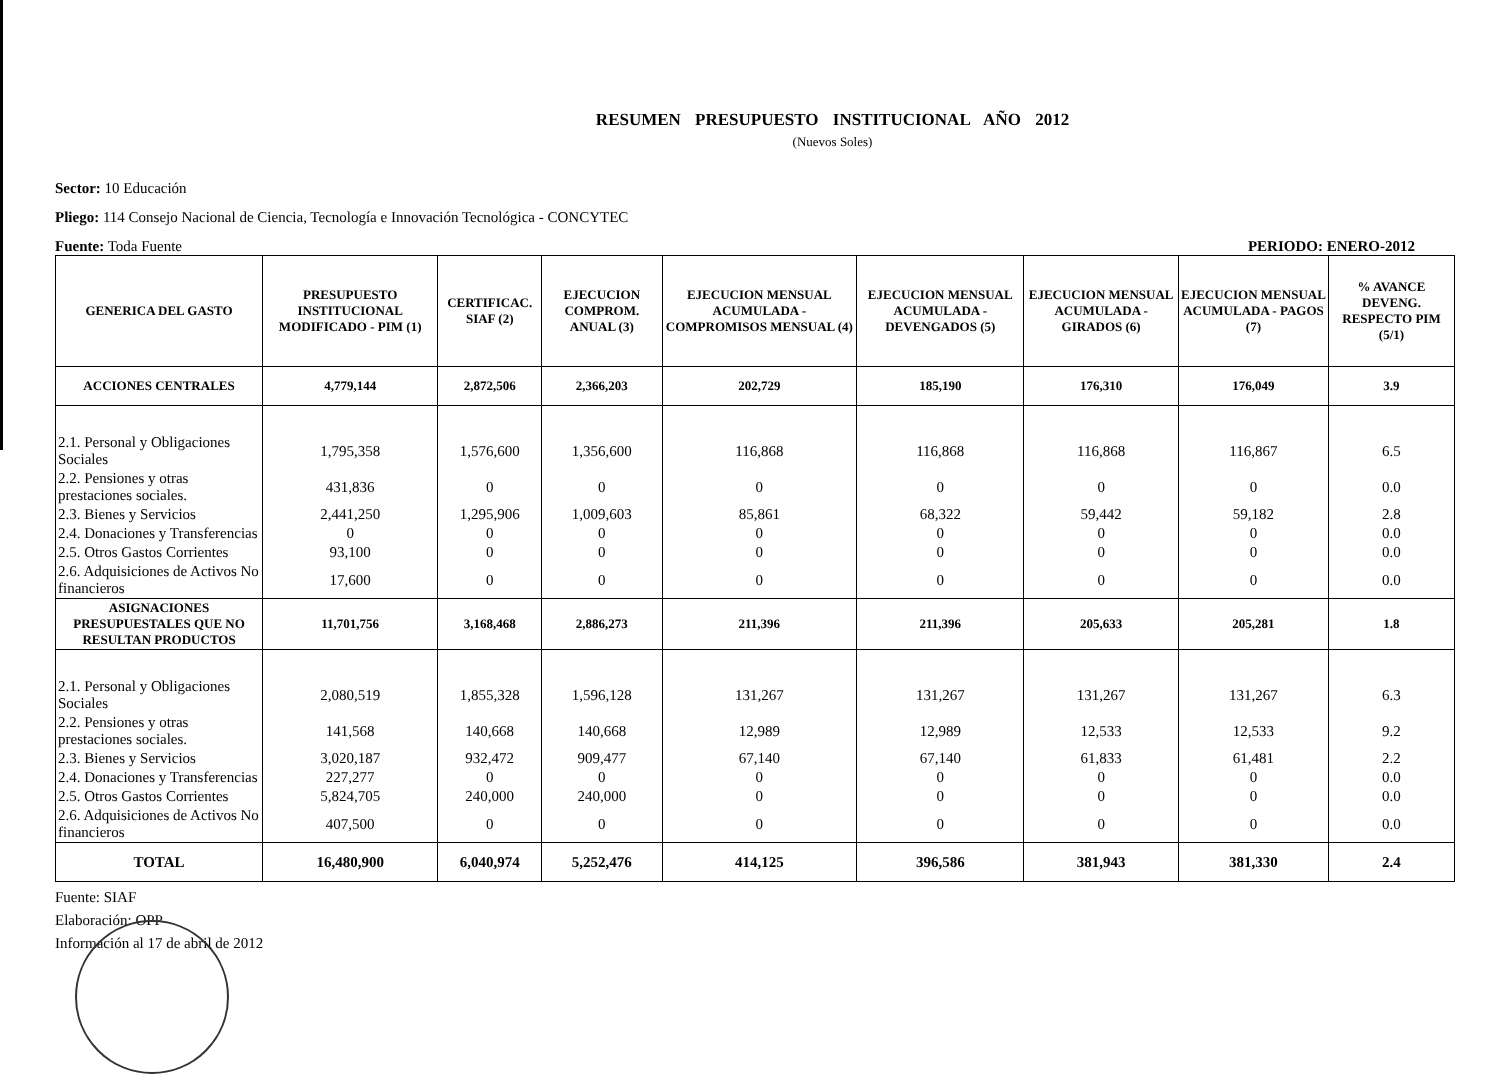RESUMEN PRESUPUESTO INSTITUCIONAL AÑO 2012
(Nuevos Soles)
Sector: 10 Educación
Pliego: 114 Consejo Nacional de Ciencia, Tecnología e Innovación Tecnológica - CONCYTEC
Fuente: Toda Fuente PERIODO: ENERO-2012
| GENERICA DEL GASTO | PRESUPUESTO INSTITUCIONAL MODIFICADO - PIM (1) | CERTIFICAC. SIAF (2) | EJECUCION COMPROM. ANUAL (3) | EJECUCION MENSUAL ACUMULADA - COMPROMISOS MENSUAL (4) | EJECUCION MENSUAL ACUMULADA - DEVENGADOS (5) | EJECUCION MENSUAL ACUMULADA - GIRADOS (6) | EJECUCION MENSUAL ACUMULADA - PAGOS (7) | % AVANCE DEVENG. RESPECTO PIM (5/1) |
| --- | --- | --- | --- | --- | --- | --- | --- | --- |
| ACCIONES CENTRALES | 4,779,144 | 2,872,506 | 2,366,203 | 202,729 | 185,190 | 176,310 | 176,049 | 3.9 |
| 2.1. Personal y Obligaciones Sociales | 1,795,358 | 1,576,600 | 1,356,600 | 116,868 | 116,868 | 116,868 | 116,867 | 6.5 |
| 2.2. Pensiones y otras prestaciones sociales. | 431,836 | 0 | 0 | 0 | 0 | 0 | 0 | 0.0 |
| 2.3. Bienes y Servicios | 2,441,250 | 1,295,906 | 1,009,603 | 85,861 | 68,322 | 59,442 | 59,182 | 2.8 |
| 2.4. Donaciones y Transferencias | 0 | 0 | 0 | 0 | 0 | 0 | 0 | 0.0 |
| 2.5. Otros Gastos Corrientes | 93,100 | 0 | 0 | 0 | 0 | 0 | 0 | 0.0 |
| 2.6. Adquisiciones de Activos No financieros | 17,600 | 0 | 0 | 0 | 0 | 0 | 0 | 0.0 |
| ASIGNACIONES PRESUPUESTALES QUE NO RESULTAN PRODUCTOS | 11,701,756 | 3,168,468 | 2,886,273 | 211,396 | 211,396 | 205,633 | 205,281 | 1.8 |
| 2.1. Personal y Obligaciones Sociales | 2,080,519 | 1,855,328 | 1,596,128 | 131,267 | 131,267 | 131,267 | 131,267 | 6.3 |
| 2.2. Pensiones y otras prestaciones sociales. | 141,568 | 140,668 | 140,668 | 12,989 | 12,989 | 12,533 | 12,533 | 9.2 |
| 2.3. Bienes y Servicios | 3,020,187 | 932,472 | 909,477 | 67,140 | 67,140 | 61,833 | 61,481 | 2.2 |
| 2.4. Donaciones y Transferencias | 227,277 | 0 | 0 | 0 | 0 | 0 | 0 | 0.0 |
| 2.5. Otros Gastos Corrientes | 5,824,705 | 240,000 | 240,000 | 0 | 0 | 0 | 0 | 0.0 |
| 2.6. Adquisiciones de Activos No financieros | 407,500 | 0 | 0 | 0 | 0 | 0 | 0 | 0.0 |
| TOTAL | 16,480,900 | 6,040,974 | 5,252,476 | 414,125 | 396,586 | 381,943 | 381,330 | 2.4 |
Fuente: SIAF
Elaboración: OPP
Información al 17 de abril de 2012